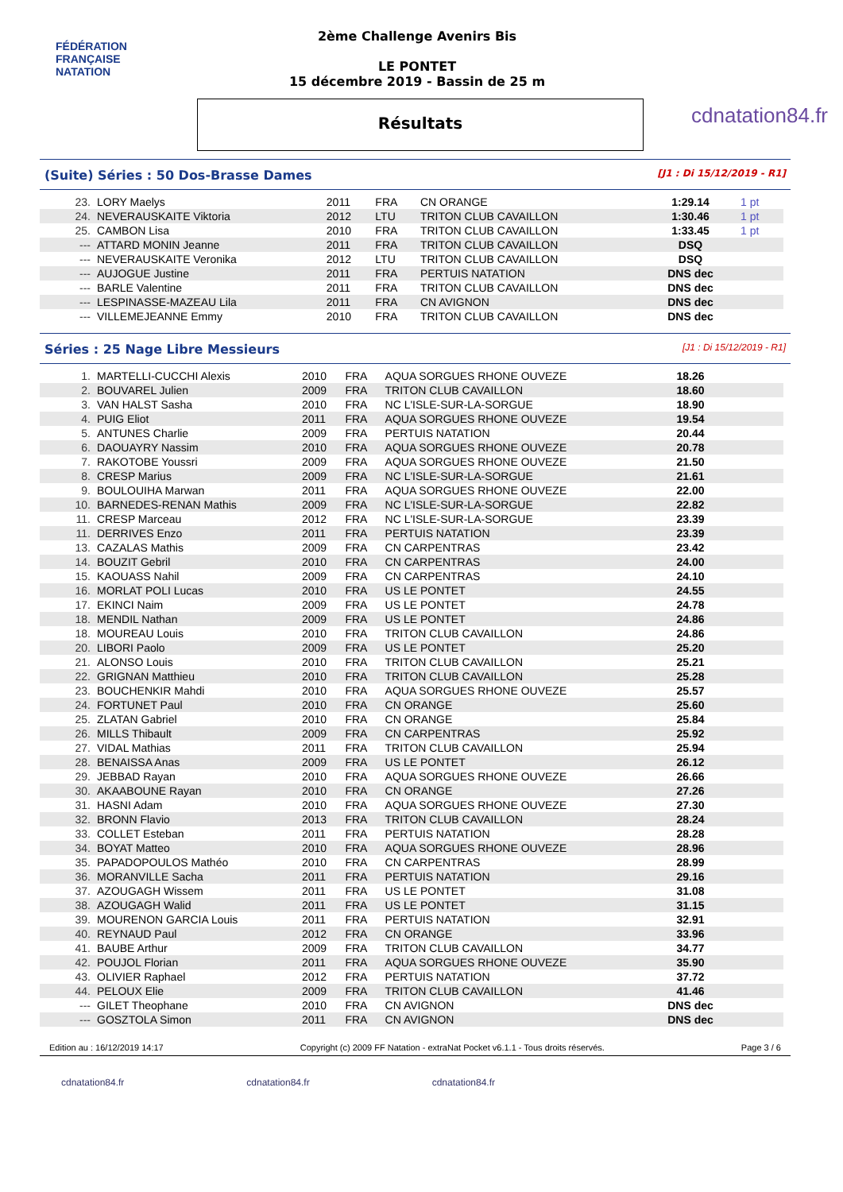FÉDÉRATION FRANÇAISE
NATATION
2ème Challenge Avenirs Bis
LE PONTET
15 décembre 2019 - Bassin de 25 m
Résultats
cdnatation84.fr
(Suite) Séries : 50 Dos-Brasse Dames [J1 : Di 15/12/2019 - R1]
| 23. | LORY Maelys | 2011 | FRA | CN ORANGE | 1:29.14 | 1 pt |
| 24. | NEVERAUSKAITE Viktoria | 2012 | LTU | TRITON CLUB CAVAILLON | 1:30.46 | 1 pt |
| 25. | CAMBON Lisa | 2010 | FRA | TRITON CLUB CAVAILLON | 1:33.45 | 1 pt |
| --- | ATTARD MONIN Jeanne | 2011 | FRA | TRITON CLUB CAVAILLON | DSQ | |
| --- | NEVERAUSKAITE Veronika | 2012 | LTU | TRITON CLUB CAVAILLON | DSQ | |
| --- | AUJOGUE Justine | 2011 | FRA | PERTUIS NATATION | DNS dec | |
| --- | BARLE Valentine | 2011 | FRA | TRITON CLUB CAVAILLON | DNS dec | |
| --- | LESPINASSE-MAZEAU Lila | 2011 | FRA | CN AVIGNON | DNS dec | |
| --- | VILLEMEJEANNE Emmy | 2010 | FRA | TRITON CLUB CAVAILLON | DNS dec | |
Séries : 25 Nage Libre Messieurs [J1 : Di 15/12/2019 - R1]
| 1. | MARTELLI-CUCCHI Alexis | 2010 | FRA | AQUA SORGUES RHONE OUVEZE | 18.26 | |
| 2. | BOUVAREL Julien | 2009 | FRA | TRITON CLUB CAVAILLON | 18.60 | |
| 3. | VAN HALST Sasha | 2010 | FRA | NC L'ISLE-SUR-LA-SORGUE | 18.90 | |
| 4. | PUIG Eliot | 2011 | FRA | AQUA SORGUES RHONE OUVEZE | 19.54 | |
| 5. | ANTUNES Charlie | 2009 | FRA | PERTUIS NATATION | 20.44 | |
| 6. | DAOUAYRY Nassim | 2010 | FRA | AQUA SORGUES RHONE OUVEZE | 20.78 | |
| 7. | RAKOTOBE Youssri | 2009 | FRA | AQUA SORGUES RHONE OUVEZE | 21.50 | |
| 8. | CRESP Marius | 2009 | FRA | NC L'ISLE-SUR-LA-SORGUE | 21.61 | |
| 9. | BOULOUIHA Marwan | 2011 | FRA | AQUA SORGUES RHONE OUVEZE | 22.00 | |
| 10. | BARNEDES-RENAN Mathis | 2009 | FRA | NC L'ISLE-SUR-LA-SORGUE | 22.82 | |
| 11. | CRESP Marceau | 2012 | FRA | NC L'ISLE-SUR-LA-SORGUE | 23.39 | |
| 11. | DERRIVES Enzo | 2011 | FRA | PERTUIS NATATION | 23.39 | |
| 13. | CAZALAS Mathis | 2009 | FRA | CN CARPENTRAS | 23.42 | |
| 14. | BOUZIT Gebril | 2010 | FRA | CN CARPENTRAS | 24.00 | |
| 15. | KAOUASS Nahil | 2009 | FRA | CN CARPENTRAS | 24.10 | |
| 16. | MORLAT POLI Lucas | 2010 | FRA | US LE PONTET | 24.55 | |
| 17. | EKINCI Naim | 2009 | FRA | US LE PONTET | 24.78 | |
| 18. | MENDIL Nathan | 2009 | FRA | US LE PONTET | 24.86 | |
| 18. | MOUREAU Louis | 2010 | FRA | TRITON CLUB CAVAILLON | 24.86 | |
| 20. | LIBORI Paolo | 2009 | FRA | US LE PONTET | 25.20 | |
| 21. | ALONSO Louis | 2010 | FRA | TRITON CLUB CAVAILLON | 25.21 | |
| 22. | GRIGNAN Matthieu | 2010 | FRA | TRITON CLUB CAVAILLON | 25.28 | |
| 23. | BOUCHENKIR Mahdi | 2010 | FRA | AQUA SORGUES RHONE OUVEZE | 25.57 | |
| 24. | FORTUNET Paul | 2010 | FRA | CN ORANGE | 25.60 | |
| 25. | ZLATAN Gabriel | 2010 | FRA | CN ORANGE | 25.84 | |
| 26. | MILLS Thibault | 2009 | FRA | CN CARPENTRAS | 25.92 | |
| 27. | VIDAL Mathias | 2011 | FRA | TRITON CLUB CAVAILLON | 25.94 | |
| 28. | BENAISSA Anas | 2009 | FRA | US LE PONTET | 26.12 | |
| 29. | JEBBAD Rayan | 2010 | FRA | AQUA SORGUES RHONE OUVEZE | 26.66 | |
| 30. | AKAABOUNE Rayan | 2010 | FRA | CN ORANGE | 27.26 | |
| 31. | HASNI Adam | 2010 | FRA | AQUA SORGUES RHONE OUVEZE | 27.30 | |
| 32. | BRONN Flavio | 2013 | FRA | TRITON CLUB CAVAILLON | 28.24 | |
| 33. | COLLET Esteban | 2011 | FRA | PERTUIS NATATION | 28.28 | |
| 34. | BOYAT Matteo | 2010 | FRA | AQUA SORGUES RHONE OUVEZE | 28.96 | |
| 35. | PAPADOPOULOS Mathéo | 2010 | FRA | CN CARPENTRAS | 28.99 | |
| 36. | MORANVILLE Sacha | 2011 | FRA | PERTUIS NATATION | 29.16 | |
| 37. | AZOUGAGH Wissem | 2011 | FRA | US LE PONTET | 31.08 | |
| 38. | AZOUGAGH Walid | 2011 | FRA | US LE PONTET | 31.15 | |
| 39. | MOURENON GARCIA Louis | 2011 | FRA | PERTUIS NATATION | 32.91 | |
| 40. | REYNAUD Paul | 2012 | FRA | CN ORANGE | 33.96 | |
| 41. | BAUBE Arthur | 2009 | FRA | TRITON CLUB CAVAILLON | 34.77 | |
| 42. | POUJOL Florian | 2011 | FRA | AQUA SORGUES RHONE OUVEZE | 35.90 | |
| 43. | OLIVIER Raphael | 2012 | FRA | PERTUIS NATATION | 37.72 | |
| 44. | PELOUX Elie | 2009 | FRA | TRITON CLUB CAVAILLON | 41.46 | |
| --- | GILET Theophane | 2010 | FRA | CN AVIGNON | DNS dec | |
| --- | GOSZTOLA Simon | 2011 | FRA | CN AVIGNON | DNS dec | |
Edition au : 16/12/2019 14:17 Copyright (c) 2009 FF Natation - extraNat Pocket v6.1.1 - Tous droits réservés. Page 3 / 6
cdnatation84.fr cdnatation84.fr cdnatation84.fr